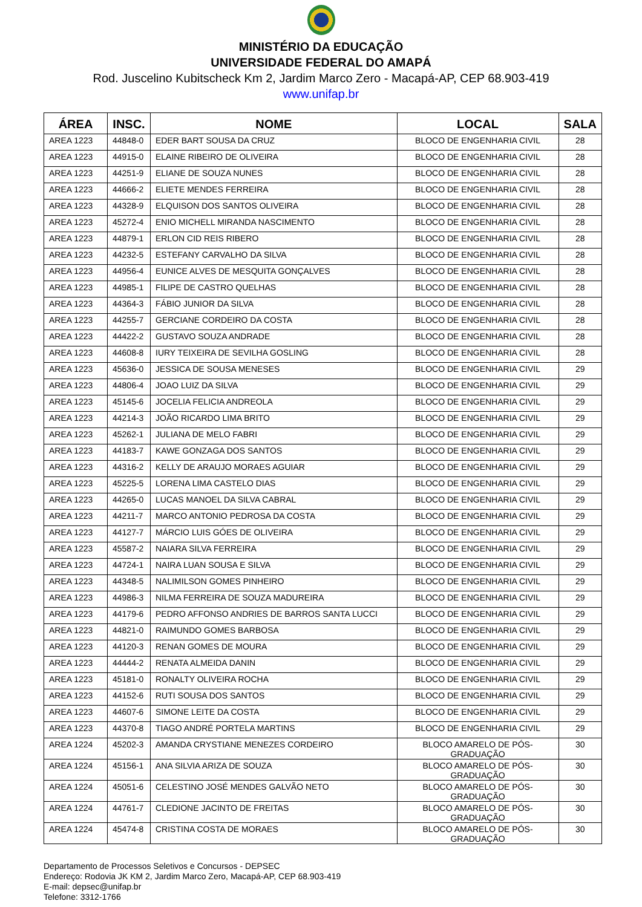MINISTÉRIO DA EDUCAÇÃO
UNIVERSIDADE FEDERAL DO AMAPÁ
Rod. Juscelino Kubitscheck Km 2, Jardim Marco Zero - Macapá-AP, CEP 68.903-419
www.unifap.br
| ÁREA | INSC. | NOME | LOCAL | SALA |
| --- | --- | --- | --- | --- |
| AREA 1223 | 44848-0 | EDER BART SOUSA DA CRUZ | BLOCO DE ENGENHARIA CIVIL | 28 |
| AREA 1223 | 44915-0 | ELAINE RIBEIRO DE OLIVEIRA | BLOCO DE ENGENHARIA CIVIL | 28 |
| AREA 1223 | 44251-9 | ELIANE DE SOUZA NUNES | BLOCO DE ENGENHARIA CIVIL | 28 |
| AREA 1223 | 44666-2 | ELIETE MENDES FERREIRA | BLOCO DE ENGENHARIA CIVIL | 28 |
| AREA 1223 | 44328-9 | ELQUISON DOS SANTOS OLIVEIRA | BLOCO DE ENGENHARIA CIVIL | 28 |
| AREA 1223 | 45272-4 | ENIO MICHELL MIRANDA NASCIMENTO | BLOCO DE ENGENHARIA CIVIL | 28 |
| AREA 1223 | 44879-1 | ERLON CID REIS RIBERO | BLOCO DE ENGENHARIA CIVIL | 28 |
| AREA 1223 | 44232-5 | ESTEFANY CARVALHO DA SILVA | BLOCO DE ENGENHARIA CIVIL | 28 |
| AREA 1223 | 44956-4 | EUNICE ALVES DE MESQUITA GONÇALVES | BLOCO DE ENGENHARIA CIVIL | 28 |
| AREA 1223 | 44985-1 | FILIPE DE CASTRO QUELHAS | BLOCO DE ENGENHARIA CIVIL | 28 |
| AREA 1223 | 44364-3 | FÁBIO JUNIOR DA SILVA | BLOCO DE ENGENHARIA CIVIL | 28 |
| AREA 1223 | 44255-7 | GERCIANE CORDEIRO DA COSTA | BLOCO DE ENGENHARIA CIVIL | 28 |
| AREA 1223 | 44422-2 | GUSTAVO SOUZA ANDRADE | BLOCO DE ENGENHARIA CIVIL | 28 |
| AREA 1223 | 44608-8 | IURY TEIXEIRA DE SEVILHA GOSLING | BLOCO DE ENGENHARIA CIVIL | 28 |
| AREA 1223 | 45636-0 | JESSICA DE SOUSA MENESES | BLOCO DE ENGENHARIA CIVIL | 29 |
| AREA 1223 | 44806-4 | JOAO LUIZ DA SILVA | BLOCO DE ENGENHARIA CIVIL | 29 |
| AREA 1223 | 45145-6 | JOCELIA FELICIA ANDREOLA | BLOCO DE ENGENHARIA CIVIL | 29 |
| AREA 1223 | 44214-3 | JOÃO RICARDO LIMA BRITO | BLOCO DE ENGENHARIA CIVIL | 29 |
| AREA 1223 | 45262-1 | JULIANA DE MELO FABRI | BLOCO DE ENGENHARIA CIVIL | 29 |
| AREA 1223 | 44183-7 | KAWE GONZAGA DOS SANTOS | BLOCO DE ENGENHARIA CIVIL | 29 |
| AREA 1223 | 44316-2 | KELLY DE ARAUJO MORAES AGUIAR | BLOCO DE ENGENHARIA CIVIL | 29 |
| AREA 1223 | 45225-5 | LORENA LIMA CASTELO DIAS | BLOCO DE ENGENHARIA CIVIL | 29 |
| AREA 1223 | 44265-0 | LUCAS MANOEL DA SILVA CABRAL | BLOCO DE ENGENHARIA CIVIL | 29 |
| AREA 1223 | 44211-7 | MARCO ANTONIO PEDROSA DA COSTA | BLOCO DE ENGENHARIA CIVIL | 29 |
| AREA 1223 | 44127-7 | MÁRCIO LUIS GÓES DE OLIVEIRA | BLOCO DE ENGENHARIA CIVIL | 29 |
| AREA 1223 | 45587-2 | NAIARA SILVA FERREIRA | BLOCO DE ENGENHARIA CIVIL | 29 |
| AREA 1223 | 44724-1 | NAIRA LUAN SOUSA E SILVA | BLOCO DE ENGENHARIA CIVIL | 29 |
| AREA 1223 | 44348-5 | NALIMILSON GOMES PINHEIRO | BLOCO DE ENGENHARIA CIVIL | 29 |
| AREA 1223 | 44986-3 | NILMA FERREIRA DE SOUZA MADUREIRA | BLOCO DE ENGENHARIA CIVIL | 29 |
| AREA 1223 | 44179-6 | PEDRO AFFONSO ANDRIES DE BARROS SANTA LUCCI | BLOCO DE ENGENHARIA CIVIL | 29 |
| AREA 1223 | 44821-0 | RAIMUNDO GOMES BARBOSA | BLOCO DE ENGENHARIA CIVIL | 29 |
| AREA 1223 | 44120-3 | RENAN GOMES DE MOURA | BLOCO DE ENGENHARIA CIVIL | 29 |
| AREA 1223 | 44444-2 | RENATA ALMEIDA DANIN | BLOCO DE ENGENHARIA CIVIL | 29 |
| AREA 1223 | 45181-0 | RONALTY OLIVEIRA ROCHA | BLOCO DE ENGENHARIA CIVIL | 29 |
| AREA 1223 | 44152-6 | RUTI SOUSA DOS SANTOS | BLOCO DE ENGENHARIA CIVIL | 29 |
| AREA 1223 | 44607-6 | SIMONE LEITE DA COSTA | BLOCO DE ENGENHARIA CIVIL | 29 |
| AREA 1223 | 44370-8 | TIAGO ANDRÉ PORTELA MARTINS | BLOCO DE ENGENHARIA CIVIL | 29 |
| AREA 1224 | 45202-3 | AMANDA CRYSTIANE MENEZES CORDEIRO | BLOCO AMARELO DE PÓS-GRADUAÇÃO | 30 |
| AREA 1224 | 45156-1 | ANA SILVIA ARIZA DE SOUZA | BLOCO AMARELO DE PÓS-GRADUAÇÃO | 30 |
| AREA 1224 | 45051-6 | CELESTINO JOSÉ MENDES GALVÃO NETO | BLOCO AMARELO DE PÓS-GRADUAÇÃO | 30 |
| AREA 1224 | 44761-7 | CLEDIONE JACINTO DE FREITAS | BLOCO AMARELO DE PÓS-GRADUAÇÃO | 30 |
| AREA 1224 | 45474-8 | CRISTINA COSTA DE MORAES | BLOCO AMARELO DE PÓS-GRADUAÇÃO | 30 |
Departamento de Processos Seletivos e Concursos - DEPSEC
Endereço: Rodovia JK KM 2, Jardim Marco Zero, Macapá-AP, CEP 68.903-419
E-mail: depsec@unifap.br
Telefone: 3312-1766